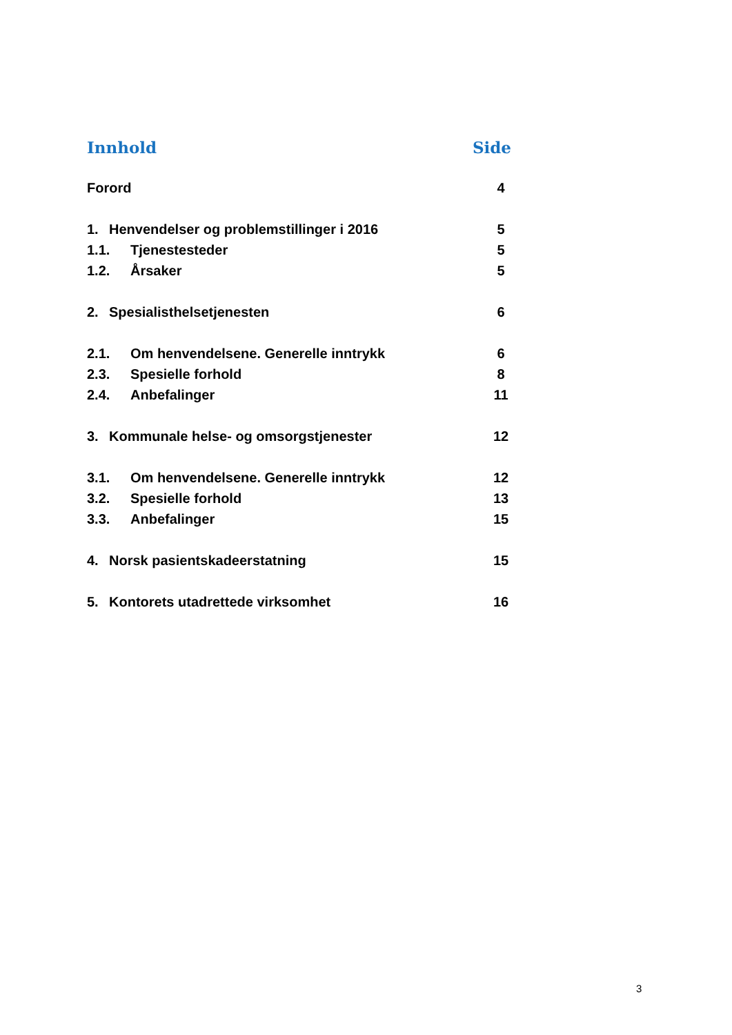Innhold Side
Forord 4
1. Henvendelser og problemstillinger i 2016 5
1.1. Tjenestesteder 5
1.2. Årsaker 5
2. Spesialisthelsetjenesten 6
2.1. Om henvendelsene. Generelle inntrykk 6
2.3. Spesielle forhold 8
2.4. Anbefalinger 11
3. Kommunale helse- og omsorgstjenester 12
3.1. Om henvendelsene. Generelle inntrykk 12
3.2. Spesielle forhold 13
3.3. Anbefalinger 15
4. Norsk pasientskadeerstatning 15
5. Kontorets utadrettede virksomhet 16
3